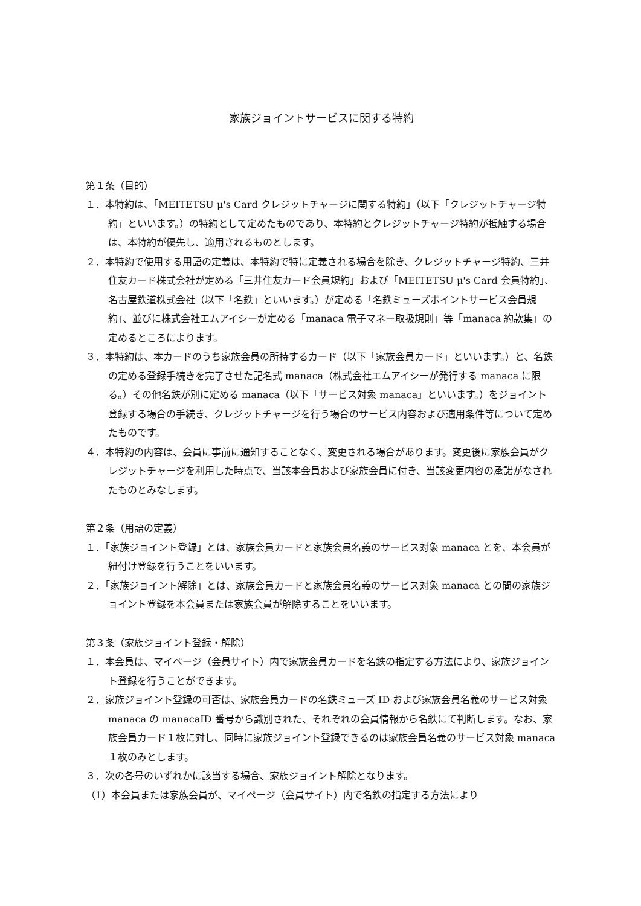家族ジョイントサービスに関する特約
第１条（目的）
１．本特約は、「MEITETSU μ's Card クレジットチャージに関する特約」（以下「クレジットチャージ特約」といいます。）の特約として定めたものであり、本特約とクレジットチャージ特約が抵触する場合は、本特約が優先し、適用されるものとします。
２．本特約で使用する用語の定義は、本特約で特に定義される場合を除き、クレジットチャージ特約、三井住友カード株式会社が定める「三井住友カード会員規約」および「MEITETSU μ's Card 会員特約」、名古屋鉄道株式会社（以下「名鉄」といいます。）が定める「名鉄ミューズポイントサービス会員規約」、並びに株式会社エムアイシーが定める「manaca 電子マネー取扱規則」等「manaca 約款集」の定めるところによります。
３．本特約は、本カードのうち家族会員の所持するカード（以下「家族会員カード」といいます。）と、名鉄の定める登録手続きを完了させた記名式 manaca（株式会社エムアイシーが発行する manaca に限る。）その他名鉄が別に定める manaca（以下「サービス対象 manaca」といいます。）をジョイント登録する場合の手続き、クレジットチャージを行う場合のサービス内容および適用条件等について定めたものです。
４．本特約の内容は、会員に事前に通知することなく、変更される場合があります。変更後に家族会員がクレジットチャージを利用した時点で、当該本会員および家族会員に付き、当該変更内容の承諾がなされたものとみなします。
第２条（用語の定義）
１．「家族ジョイント登録」とは、家族会員カードと家族会員名義のサービス対象 manaca とを、本会員が紐付け登録を行うことをいいます。
２．「家族ジョイント解除」とは、家族会員カードと家族会員名義のサービス対象 manaca との間の家族ジョイント登録を本会員または家族会員が解除することをいいます。
第３条（家族ジョイント登録・解除）
１．本会員は、マイページ（会員サイト）内で家族会員カードを名鉄の指定する方法により、家族ジョイント登録を行うことができます。
２．家族ジョイント登録の可否は、家族会員カードの名鉄ミューズ ID および家族会員名義のサービス対象 manaca の manacaID 番号から識別された、それぞれの会員情報から名鉄にて判断します。なお、家族会員カード１枚に対し、同時に家族ジョイント登録できるのは家族会員名義のサービス対象 manaca １枚のみとします。
３．次の各号のいずれかに該当する場合、家族ジョイント解除となります。
（1）本会員または家族会員が、マイページ（会員サイト）内で名鉄の指定する方法により